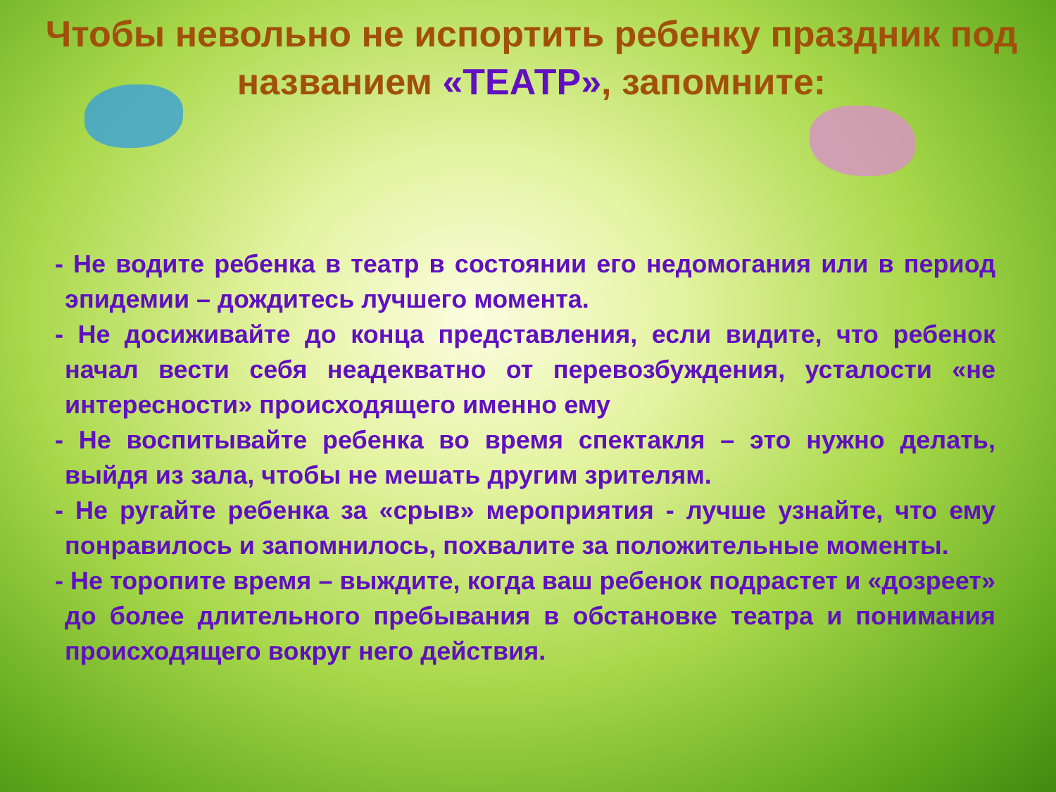Чтобы невольно не испортить ребенку праздник под названием «ТЕАТР», запомните:
- Не водите ребенка в театр в состоянии его недомогания или в период эпидемии – дождитесь лучшего момента.
- Не досиживайте до конца представления, если видите, что ребенок начал вести себя неадекватно от перевозбуждения, усталости «не интересности» происходящего именно ему
- Не воспитывайте ребенка во время спектакля – это нужно делать, выйдя из зала, чтобы не мешать другим зрителям.
- Не ругайте ребенка за «срыв» мероприятия - лучше узнайте, что ему понравилось и запомнилось, похвалите за положительные моменты.
- Не торопите время – выждите, когда ваш ребенок подрастет и «дозреет» до более длительного пребывания в обстановке театра и понимания происходящего вокруг него действия.